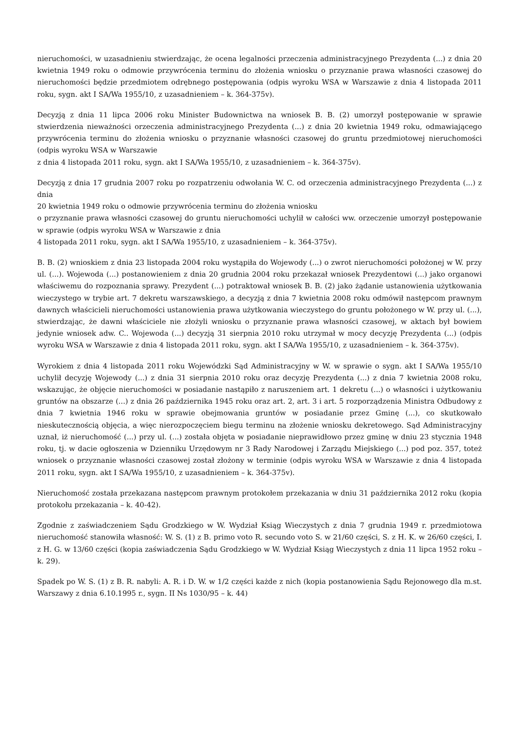nieruchomości, w uzasadnieniu stwierdzając, że ocena legalności przeczenia administracyjnego Prezydenta (...) z dnia 20 kwietnia 1949 roku o odmowie przywrócenia terminu do złożenia wniosku o przyznanie prawa własności czasowej do nieruchomości będzie przedmiotem odrębnego postępowania (odpis wyroku WSA w Warszawie z dnia 4 listopada 2011 roku, sygn. akt I SA/Wa 1955/10, z uzasadnieniem – k. 364-375v).
Decyzją z dnia 11 lipca 2006 roku Minister Budownictwa na wniosek B. B. (2) umorzył postępowanie w sprawie stwierdzenia nieważności orzeczenia administracyjnego Prezydenta (...) z dnia 20 kwietnia 1949 roku, odmawiającego przywrócenia terminu do złożenia wniosku o przyznanie własności czasowej do gruntu przedmiotowej nieruchomości (odpis wyroku WSA w Warszawie
z dnia 4 listopada 2011 roku, sygn. akt I SA/Wa 1955/10, z uzasadnieniem – k. 364-375v).
Decyzją z dnia 17 grudnia 2007 roku po rozpatrzeniu odwołania W. C. od orzeczenia administracyjnego Prezydenta (...) z dnia
20 kwietnia 1949 roku o odmowie przywrócenia terminu do złożenia wniosku
o przyznanie prawa własności czasowej do gruntu nieruchomości uchylił w całości ww. orzeczenie umorzył postępowanie w sprawie (odpis wyroku WSA w Warszawie z dnia
4 listopada 2011 roku, sygn. akt I SA/Wa 1955/10, z uzasadnieniem – k. 364-375v).
B. B. (2) wnioskiem z dnia 23 listopada 2004 roku wystąpiła do Wojewody (...) o zwrot nieruchomości położonej w W. przy ul. (...). Wojewoda (...) postanowieniem z dnia 20 grudnia 2004 roku przekazał wniosek Prezydentowi (...) jako organowi właściwemu do rozpoznania sprawy. Prezydent (...) potraktował wniosek B. B. (2) jako żądanie ustanowienia użytkowania wieczystego w trybie art. 7 dekretu warszawskiego, a decyzją z dnia 7 kwietnia 2008 roku odmówił następcom prawnym dawnych właścicieli nieruchomości ustanowienia prawa użytkowania wieczystego do gruntu położonego w W. przy ul. (...), stwierdzając, że dawni właściciele nie złożyli wniosku o przyznanie prawa własności czasowej, w aktach był bowiem jedynie wniosek adw. C.. Wojewoda (...) decyzją 31 sierpnia 2010 roku utrzymał w mocy decyzję Prezydenta (...) (odpis wyroku WSA w Warszawie z dnia 4 listopada 2011 roku, sygn. akt I SA/Wa 1955/10, z uzasadnieniem – k. 364-375v).
Wyrokiem z dnia 4 listopada 2011 roku Wojewódzki Sąd Administracyjny w W. w sprawie o sygn. akt I SA/Wa 1955/10 uchylił decyzję Wojewody (...) z dnia 31 sierpnia 2010 roku oraz decyzję Prezydenta (...) z dnia 7 kwietnia 2008 roku, wskazując, że objęcie nieruchomości w posiadanie nastąpiło z naruszeniem art. 1 dekretu (...) o własności i użytkowaniu gruntów na obszarze (...) z dnia 26 października 1945 roku oraz art. 2, art. 3 i art. 5 rozporządzenia Ministra Odbudowy z dnia 7 kwietnia 1946 roku w sprawie obejmowania gruntów w posiadanie przez Gminę (...), co skutkowało nieskutecznością objęcia, a więc nierozpoczęciem biegu terminu na złożenie wniosku dekretowego. Sąd Administracyjny uznał, iż nieruchomość (...) przy ul. (...) została objęta w posiadanie nieprawidłowo przez gminę w dniu 23 stycznia 1948 roku, tj. w dacie ogłoszenia w Dzienniku Urzędowym nr 3 Rady Narodowej i Zarządu Miejskiego (...) pod poz. 357, toteż wniosek o przyznanie własności czasowej został złożony w terminie (odpis wyroku WSA w Warszawie z dnia 4 listopada 2011 roku, sygn. akt I SA/Wa 1955/10, z uzasadnieniem – k. 364-375v).
Nieruchomość została przekazana następcom prawnym protokołem przekazania w dniu 31 października 2012 roku (kopia protokołu przekazania – k. 40-42).
Zgodnie z zaświadczeniem Sądu Grodzkiego w W. Wydział Ksiąg Wieczystych z dnia 7 grudnia 1949 r. przedmiotowa nieruchomość stanowiła własność: W. S. (1) z B. primo voto R. secundo voto S. w 21/60 części, S. z H. K. w 26/60 części, I. z H. G. w 13/60 części (kopia zaświadczenia Sądu Grodzkiego w W. Wydział Ksiąg Wieczystych z dnia 11 lipca 1952 roku – k. 29).
Spadek po W. S. (1) z B. R. nabyli: A. R. i D. W. w 1/2 części każde z nich (kopia postanowienia Sądu Rejonowego dla m.st. Warszawy z dnia 6.10.1995 r., sygn. II Ns 1030/95 – k. 44)